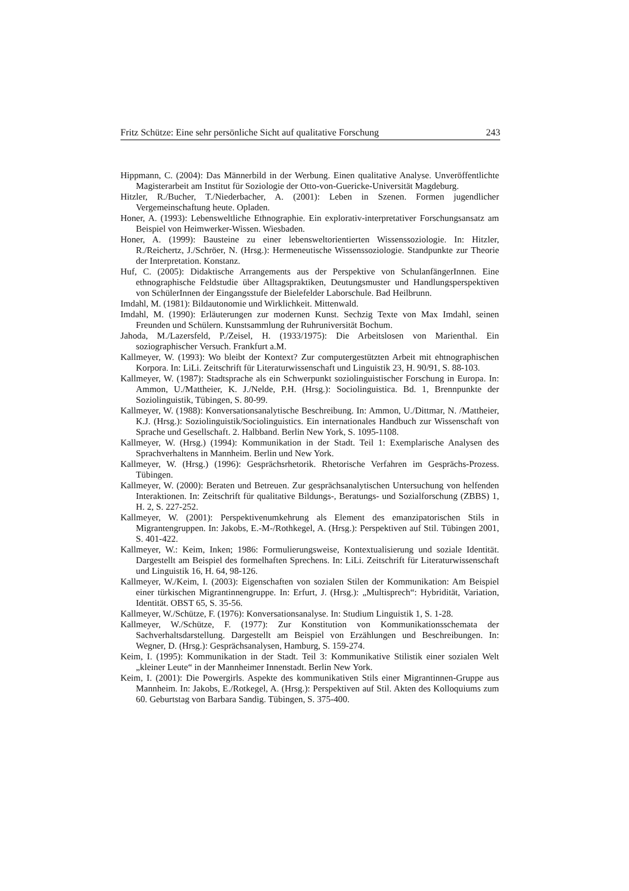Fritz Schütze: Eine sehr persönliche Sicht auf qualitative Forschung 243
Hippmann, C. (2004): Das Männerbild in der Werbung. Einen qualitative Analyse. Unveröffentlichte Magisterarbeit am Institut für Soziologie der Otto-von-Guericke-Universität Magdeburg.
Hitzler, R./Bucher, T./Niederbacher, A. (2001): Leben in Szenen. Formen jugendlicher Vergemeinschaftung heute. Opladen.
Honer, A. (1993): Lebensweltliche Ethnographie. Ein explorativ-interpretativer Forschungsansatz am Beispiel von Heimwerker-Wissen. Wiesbaden.
Honer, A. (1999): Bausteine zu einer lebensweltorientierten Wissenssoziologie. In: Hitzler, R./Reichertz, J./Schröer, N. (Hrsg.): Hermeneutische Wissenssoziologie. Standpunkte zur Theorie der Interpretation. Konstanz.
Huf, C. (2005): Didaktische Arrangements aus der Perspektive von SchulanfängerInnen. Eine ethnographische Feldstudie über Alltagspraktiken, Deutungsmuster und Handlungsperspektiven von SchülerInnen der Eingangsstufe der Bielefelder Laborschule. Bad Heilbrunn.
Imdahl, M. (1981): Bildautonomie und Wirklichkeit. Mittenwald.
Imdahl, M. (1990): Erläuterungen zur modernen Kunst. Sechzig Texte von Max Imdahl, seinen Freunden und Schülern. Kunstsammlung der Ruhruniversität Bochum.
Jahoda, M./Lazersfeld, P./Zeisel, H. (1933/1975): Die Arbeitslosen von Marienthal. Ein soziographischer Versuch. Frankfurt a.M.
Kallmeyer, W. (1993): Wo bleibt der Kontext? Zur computergestützten Arbeit mit ehtnographischen Korpora. In: LiLi. Zeitschrift für Literaturwissenschaft und Linguistik 23, H. 90/91, S. 88-103.
Kallmeyer, W. (1987): Stadtsprache als ein Schwerpunkt soziolinguistischer Forschung in Europa. In: Ammon, U./Mattheier, K. J./Nelde, P.H. (Hrsg.): Sociolinguistica. Bd. 1, Brennpunkte der Soziolinguistik, Tübingen, S. 80-99.
Kallmeyer, W. (1988): Konversationsanalytische Beschreibung. In: Ammon, U./Dittmar, N. /Mattheier, K.J. (Hrsg.): Soziolinguistik/Sociolinguistics. Ein internationales Handbuch zur Wissenschaft von Sprache und Gesellschaft. 2. Halbband. Berlin New York, S. 1095-1108.
Kallmeyer, W. (Hrsg.) (1994): Kommunikation in der Stadt. Teil 1: Exemplarische Analysen des Sprachverhaltens in Mannheim. Berlin und New York.
Kallmeyer, W. (Hrsg.) (1996): Gesprächsrhetorik. Rhetorische Verfahren im Gesprächs-Prozess. Tübingen.
Kallmeyer, W. (2000): Beraten und Betreuen. Zur gesprächsanalytischen Untersuchung von helfenden Interaktionen. In: Zeitschrift für qualitative Bildungs-, Beratungs- und Sozialforschung (ZBBS) 1, H. 2, S. 227-252.
Kallmeyer, W. (2001): Perspektivenumkehrung als Element des emanzipatorischen Stils in Migrantengruppen. In: Jakobs, E.-M-/Rothkegel, A. (Hrsg.): Perspektiven auf Stil. Tübingen 2001, S. 401-422.
Kallmeyer, W.: Keim, Inken; 1986: Formulierungsweise, Kontextualisierung und soziale Identität. Dargestellt am Beispiel des formelhaften Sprechens. In: LiLi. Zeitschrift für Literaturwissenschaft und Linguistik 16, H. 64, 98-126.
Kallmeyer, W./Keim, I. (2003): Eigenschaften von sozialen Stilen der Kommunikation: Am Beispiel einer türkischen Migrantinnengruppe. In: Erfurt, J. (Hrsg.): „Multisprech“: Hybridität, Variation, Identität. OBST 65, S. 35-56.
Kallmeyer, W./Schütze, F. (1976): Konversationsanalyse. In: Studium Linguistik 1, S. 1-28.
Kallmeyer, W./Schütze, F. (1977): Zur Konstitution von Kommunikationsschemata der Sachverhaltsdarstellung. Dargestellt am Beispiel von Erzählungen und Beschreibungen. In: Wegner, D. (Hrsg.): Gesprächsanalysen, Hamburg, S. 159-274.
Keim, I. (1995): Kommunikation in der Stadt. Teil 3: Kommunikative Stilistik einer sozialen Welt „kleiner Leute“ in der Mannheimer Innenstadt. Berlin New York.
Keim, I. (2001): Die Powergirls. Aspekte des kommunikativen Stils einer Migrantinnen-Gruppe aus Mannheim. In: Jakobs, E./Rotkegel, A. (Hrsg.): Perspektiven auf Stil. Akten des Kolloquiums zum 60. Geburtstag von Barbara Sandig. Tübingen, S. 375-400.